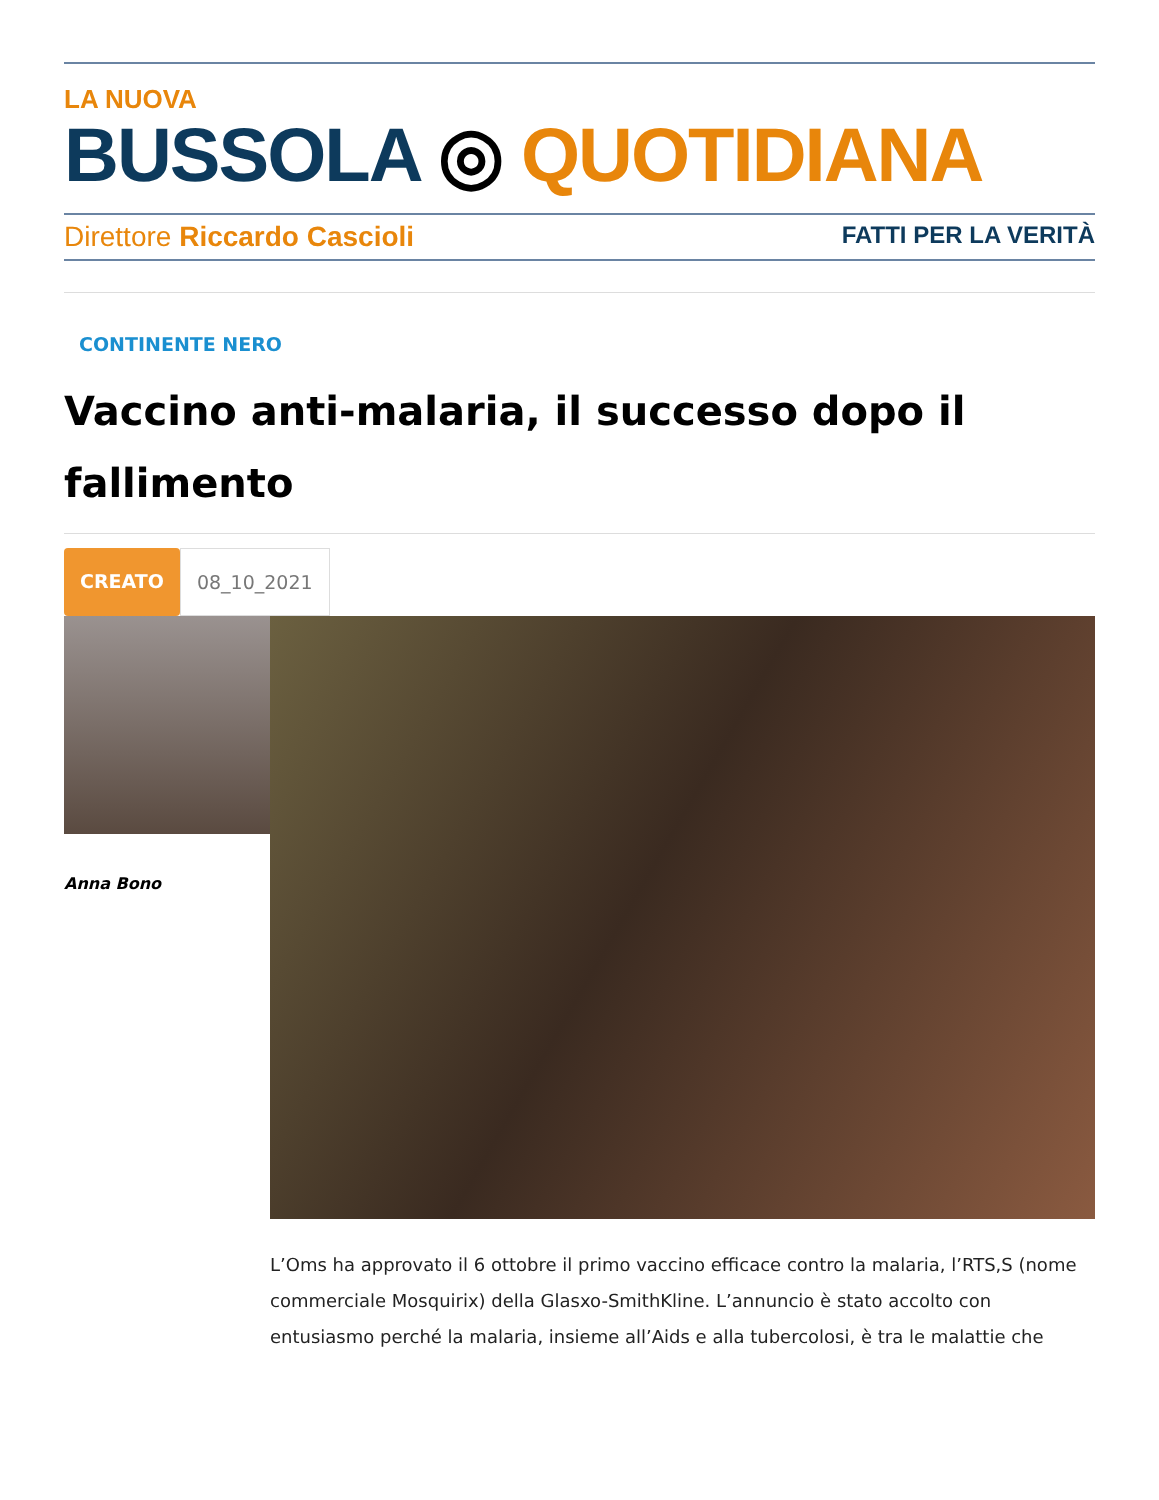LA NUOVA
BUSSOLA ◎ QUOTIDIANA
Direttore Riccardo Cascioli FATTI PER LA VERITÀ
CONTINENTE NERO
Vaccino anti-malaria, il successo dopo il fallimento
CREATO 08_10_2021
Anna Bono
L’Oms ha approvato il 6 ottobre il primo vaccino efficace contro la malaria, l’RTS,S (nome commerciale Mosquirix) della Glasxo-SmithKline. L’annuncio è stato accolto con entusiasmo perché la malaria, insieme all’Aids e alla tubercolosi, è tra le malattie che